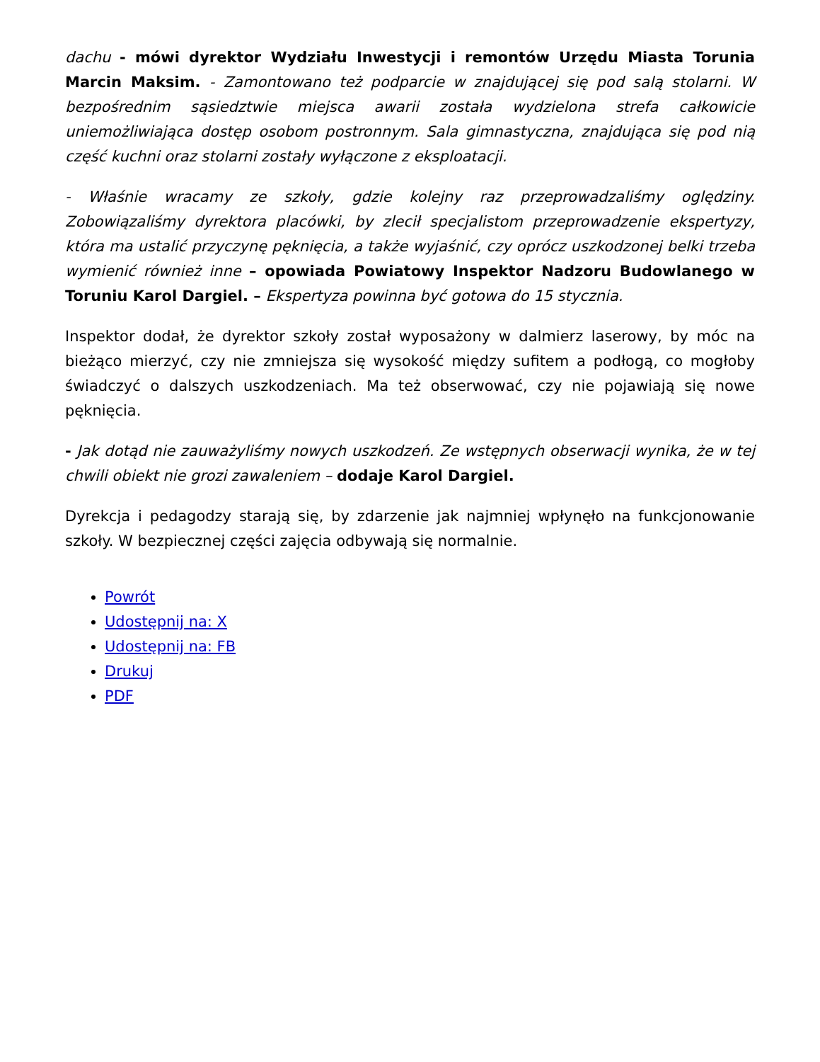dachu - mówi dyrektor Wydziału Inwestycji i remontów Urzędu Miasta Torunia Marcin Maksim. - Zamontowano też podparcie w znajdującej się pod salą stolarni. W bezpośrednim sąsiedztwie miejsca awarii została wydzielona strefa całkowicie uniemożliwiająca dostęp osobom postronnym. Sala gimnastyczna, znajdująca się pod nią część kuchni oraz stolarni zostały wyłączone z eksploatacji.
- Właśnie wracamy ze szkoły, gdzie kolejny raz przeprowadzaliśmy oględziny. Zobowiązaliśmy dyrektora placówki, by zlecił specjalistom przeprowadzenie ekspertyzy, która ma ustalić przyczynę pęknięcia, a także wyjaśnić, czy oprócz uszkodzonej belki trzeba wymienić również inne – opowiada Powiatowy Inspektor Nadzoru Budowlanego w Toruniu Karol Dargiel. – Ekspertyza powinna być gotowa do 15 stycznia.
Inspektor dodał, że dyrektor szkoły został wyposażony w dalmierz laserowy, by móc na bieżąco mierzyć, czy nie zmniejsza się wysokość między sufitem a podłogą, co mogłoby świadczyć o dalszych uszkodzeniach. Ma też obserwować, czy nie pojawiają się nowe pęknięcia.
- Jak dotąd nie zauważyliśmy nowych uszkodzeń. Ze wstępnych obserwacji wynika, że w tej chwili obiekt nie grozi zawaleniem – dodaje Karol Dargiel.
Dyrekcja i pedagodzy starają się, by zdarzenie jak najmniej wpłynęło na funkcjonowanie szkoły. W bezpiecznej części zajęcia odbywają się normalnie.
Powrót
Udostępnij na: X
Udostępnij na: FB
Drukuj
PDF